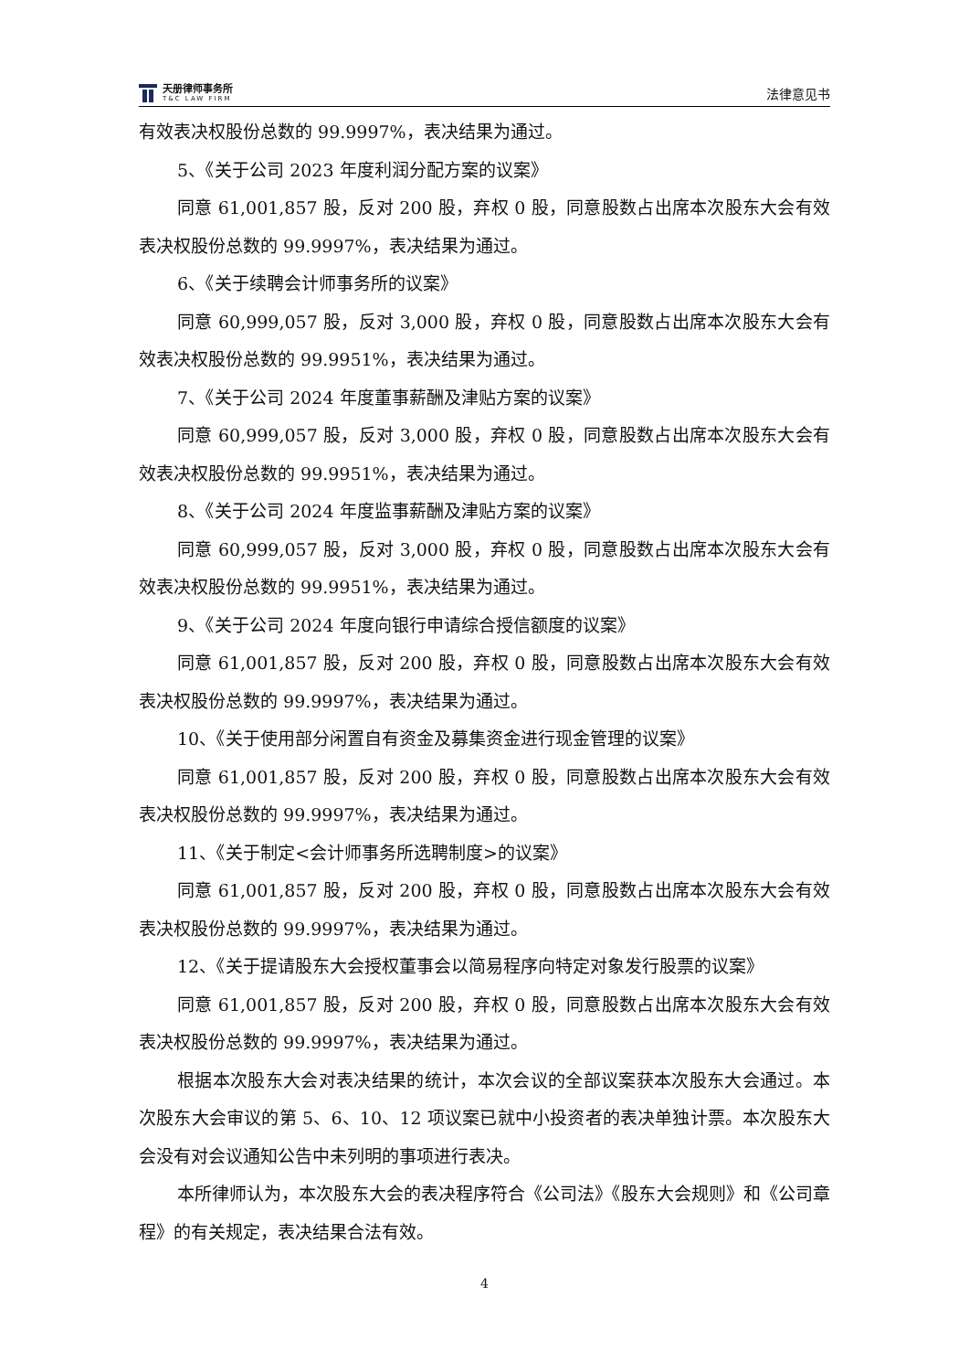天册律师事务所
T&C LAW FIRM
法律意见书
有效表决权股份总数的 99.9997%，表决结果为通过。
5、《关于公司 2023 年度利润分配方案的议案》
同意 61,001,857 股，反对 200 股，弃权 0 股，同意股数占出席本次股东大会有效表决权股份总数的 99.9997%，表决结果为通过。
6、《关于续聘会计师事务所的议案》
同意 60,999,057 股，反对 3,000 股，弃权 0 股，同意股数占出席本次股东大会有效表决权股份总数的 99.9951%，表决结果为通过。
7、《关于公司 2024 年度董事薪酬及津贴方案的议案》
同意 60,999,057 股，反对 3,000 股，弃权 0 股，同意股数占出席本次股东大会有效表决权股份总数的 99.9951%，表决结果为通过。
8、《关于公司 2024 年度监事薪酬及津贴方案的议案》
同意 60,999,057 股，反对 3,000 股，弃权 0 股，同意股数占出席本次股东大会有效表决权股份总数的 99.9951%，表决结果为通过。
9、《关于公司 2024 年度向银行申请综合授信额度的议案》
同意 61,001,857 股，反对 200 股，弃权 0 股，同意股数占出席本次股东大会有效表决权股份总数的 99.9997%，表决结果为通过。
10、《关于使用部分闲置自有资金及募集资金进行现金管理的议案》
同意 61,001,857 股，反对 200 股，弃权 0 股，同意股数占出席本次股东大会有效表决权股份总数的 99.9997%，表决结果为通过。
11、《关于制定<会计师事务所选聘制度>的议案》
同意 61,001,857 股，反对 200 股，弃权 0 股，同意股数占出席本次股东大会有效表决权股份总数的 99.9997%，表决结果为通过。
12、《关于提请股东大会授权董事会以简易程序向特定对象发行股票的议案》
同意 61,001,857 股，反对 200 股，弃权 0 股，同意股数占出席本次股东大会有效表决权股份总数的 99.9997%，表决结果为通过。
根据本次股东大会对表决结果的统计，本次会议的全部议案获本次股东大会通过。本次股东大会审议的第 5、6、10、12 项议案已就中小投资者的表决单独计票。本次股东大会没有对会议通知公告中未列明的事项进行表决。
本所律师认为，本次股东大会的表决程序符合《公司法》《股东大会规则》和《公司章程》的有关规定，表决结果合法有效。
4